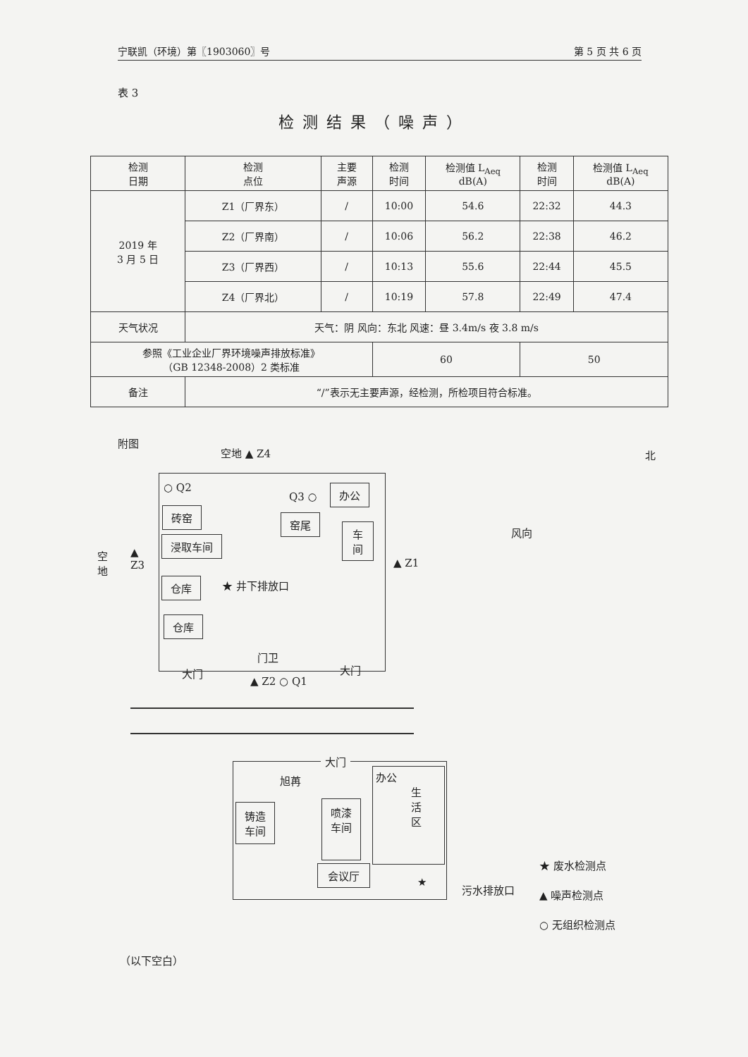宁联凯（环境）第〖1903060〗号 第 5 页 共 6 页
表 3
检测结果（噪声）
| 检测 日期 | 检测 点位 | 主要 声源 | 检测 时间 | 检测值 L<sub>Aeq</sub> dB(A) | 检测 时间 | 检测值 L<sub>Aeq</sub> dB(A) |
| --- | --- | --- | --- | --- | --- | --- |
| 2019 年 3 月 5 日 | Z1（厂界东） | / | 10:00 | 54.6 | 22:32 | 44.3 |
| | Z2（厂界南） | / | 10:06 | 56.2 | 22:38 | 46.2 |
| | Z3（厂界西） | / | 10:13 | 55.6 | 22:44 | 45.5 |
| | Z4（厂界北） | / | 10:19 | 57.8 | 22:49 | 47.4 |
| 天气状况 | 天气：阴 风向：东北 风速：昼 3.4m/s 夜 3.8 m/s | | | | | |
| 参照《工业企业厂界环境噪声排放标准》 （GB 12348-2008）2 类标准 | | | 60 | | 50 | |
| 备注 | “/”表示无主要声源，经检测，所检项目符合标准。 | | | | | |
附图
空地 ▲ Z4
○ Q2
Q3 ○
办公
砖窑
窑尾
车
间
浸取车间
空
地
▲
Z3
▲ Z1
仓库 ★ 井下排放口
仓库
门卫
大门 大门
▲ Z2 ○ Q1
风向
北
大门
旭苒
办公
生
活
区
铸造
车间
喷漆
车间
会议厅
★
污水排放口
★ 废水检测点
▲ 噪声检测点
○ 无组织检测点
（以下空白）